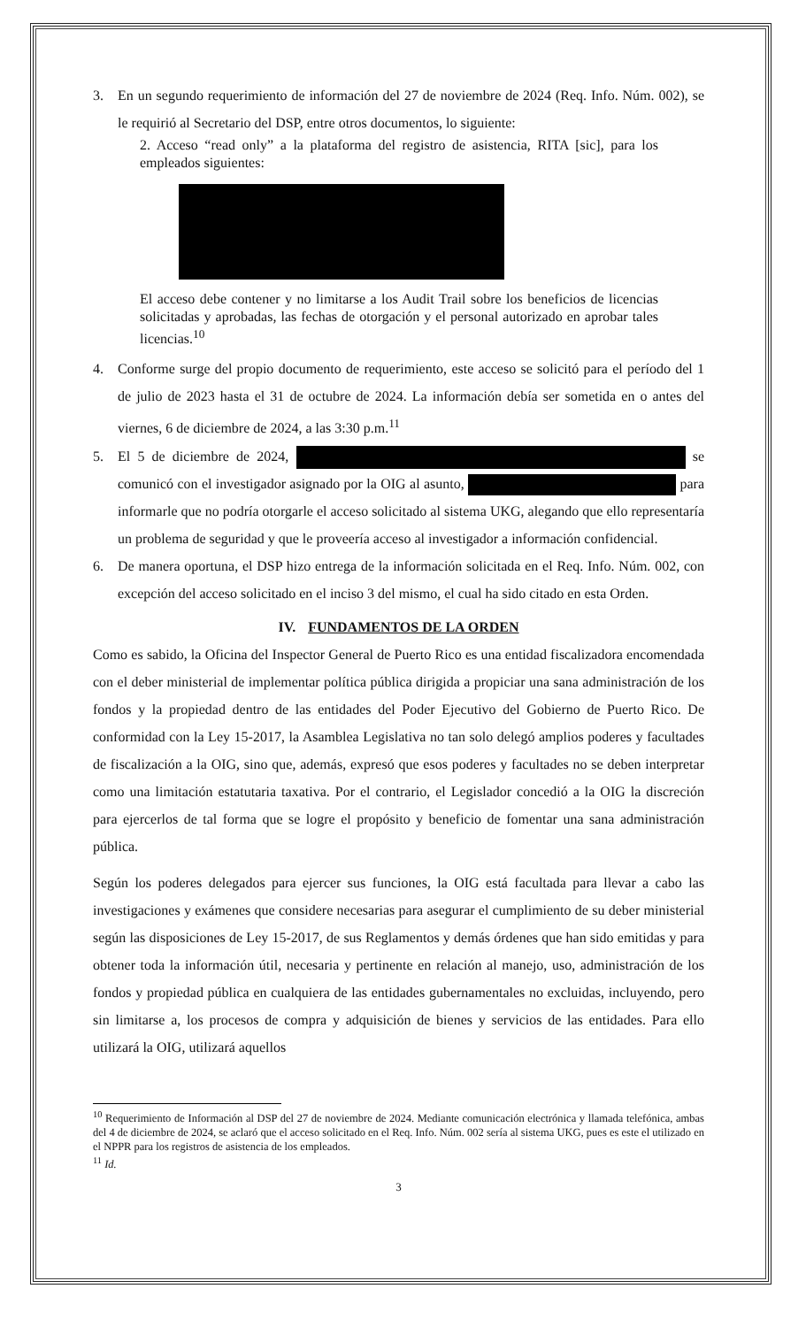3. En un segundo requerimiento de información del 27 de noviembre de 2024 (Req. Info. Núm. 002), se le requirió al Secretario del DSP, entre otros documentos, lo siguiente:
2. Acceso “read only” a la plataforma del registro de asistencia, RITA [sic], para los empleados siguientes:
El acceso debe contener y no limitarse a los Audit Trail sobre los beneficios de licencias solicitadas y aprobadas, las fechas de otorgación y el personal autorizado en aprobar tales licencias.<sup>10</sup>
4. Conforme surge del propio documento de requerimiento, este acceso se solicitó para el período del 1 de julio de 2023 hasta el 31 de octubre de 2024. La información debía ser sometida en o antes del viernes, 6 de diciembre de 2024, a las 3:30 p.m.<sup>11</sup>
5. El 5 de diciembre de 2024, se comunicó con el investigador asignado por la OIG al asunto, para informarle que no podría otorgarle el acceso solicitado al sistema UKG, alegando que ello representaría un problema de seguridad y que le proveería acceso al investigador a información confidencial.
6. De manera oportuna, el DSP hizo entrega de la información solicitada en el Req. Info. Núm. 002, con excepción del acceso solicitado en el inciso 3 del mismo, el cual ha sido citado en esta Orden.
IV. FUNDAMENTOS DE LA ORDEN
Como es sabido, la Oficina del Inspector General de Puerto Rico es una entidad fiscalizadora encomendada con el deber ministerial de implementar política pública dirigida a propiciar una sana administración de los fondos y la propiedad dentro de las entidades del Poder Ejecutivo del Gobierno de Puerto Rico. De conformidad con la Ley 15-2017, la Asamblea Legislativa no tan solo delegó amplios poderes y facultades de fiscalización a la OIG, sino que, además, expresó que esos poderes y facultades no se deben interpretar como una limitación estatutaria taxativa. Por el contrario, el Legislador concedió a la OIG la discreción para ejercerlos de tal forma que se logre el propósito y beneficio de fomentar una sana administración pública.
Según los poderes delegados para ejercer sus funciones, la OIG está facultada para llevar a cabo las investigaciones y exámenes que considere necesarias para asegurar el cumplimiento de su deber ministerial según las disposiciones de Ley 15-2017, de sus Reglamentos y demás órdenes que han sido emitidas y para obtener toda la información útil, necesaria y pertinente en relación al manejo, uso, administración de los fondos y propiedad pública en cualquiera de las entidades gubernamentales no excluidas, incluyendo, pero sin limitarse a, los procesos de compra y adquisición de bienes y servicios de las entidades. Para ello utilizará la OIG, utilizará aquellos
<sup>10</sup> Requerimiento de Información al DSP del 27 de noviembre de 2024. Mediante comunicación electrónica y llamada telefónica, ambas del 4 de diciembre de 2024, se aclaró que el acceso solicitado en el Req. Info. Núm. 002 sería al sistema UKG, pues es este el utilizado en el NPPR para los registros de asistencia de los empleados.
<sup>11</sup> Id.
3